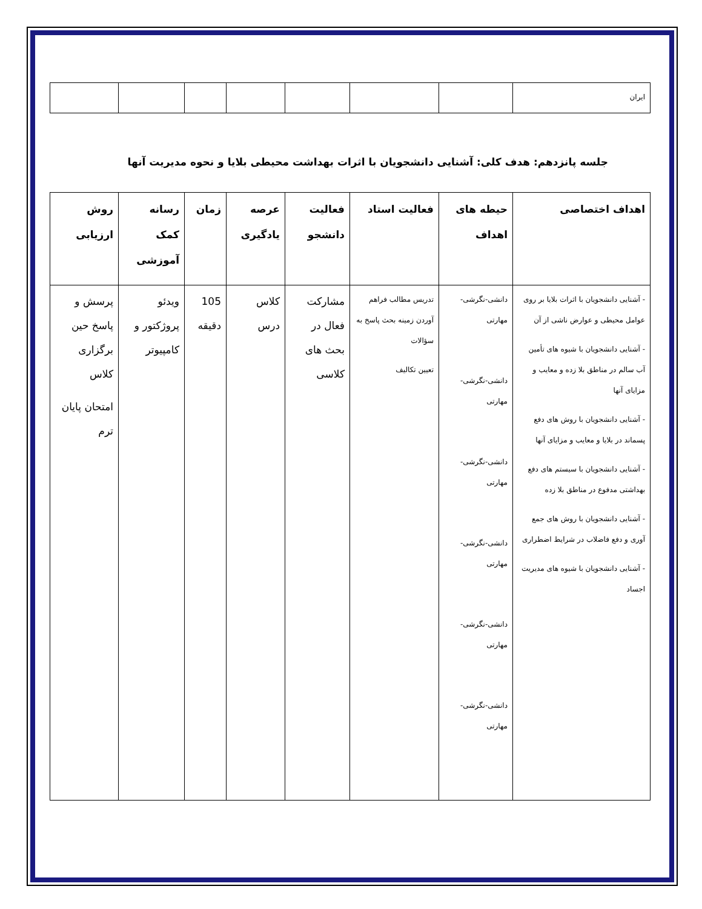| ایران | | | | | | | |
جلسه پانزدهم: هدف کلی: آشنایی دانشجویان با اثرات بهداشت محیطی بلایا و نحوه مدیریت آنها
| اهداف اختصاصی | حیطه های اهداف | فعالیت استاد | فعالیت دانشجو | عرصه یادگیری | زمان | رسانه کمک آموزشی | روش ارزیابی |
| --- | --- | --- | --- | --- | --- | --- | --- |
| - آشنایی دانشجویان با اثرات بلایا بر روی عوامل محیطی و عوارض ناشی از آن - آشنایی دانشجویان با شیوه های تأمین آب سالم در مناطق بلا زده و معایب و مزایای آنها - آشنایی دانشجویان با روش های دفع پسماند در بلایا و معایب و مزایای آنها - آشنایی دانشجویان با سیستم های دفع بهداشتی مدفوع در مناطق بلا زده - آشنایی دانشجویان با روش های جمع آوری و دفع فاضلاب در شرایط اضطراری - آشنایی دانشجویان با شیوه های مدیریت اجساد | دانشی-نگرشی-مهارتی دانشی-نگرشی-مهارتی دانشی-نگرشی-مهارتی دانشی-نگرشی-مهارتی دانشی-نگرشی-مهارتی دانشی-نگرشی-مهارتی | تدریس مطالب فراهم آوردن زمینه بحث پاسخ به سؤالات تعیین تکالیف | مشارکت فعال در بحث های کلاسی | کلاس درس | 105 دقیقه | ویدئو پروژکتور و کامپیوتر | پرسش و پاسخ حین برگزاری کلاس امتحان پایان ترم |